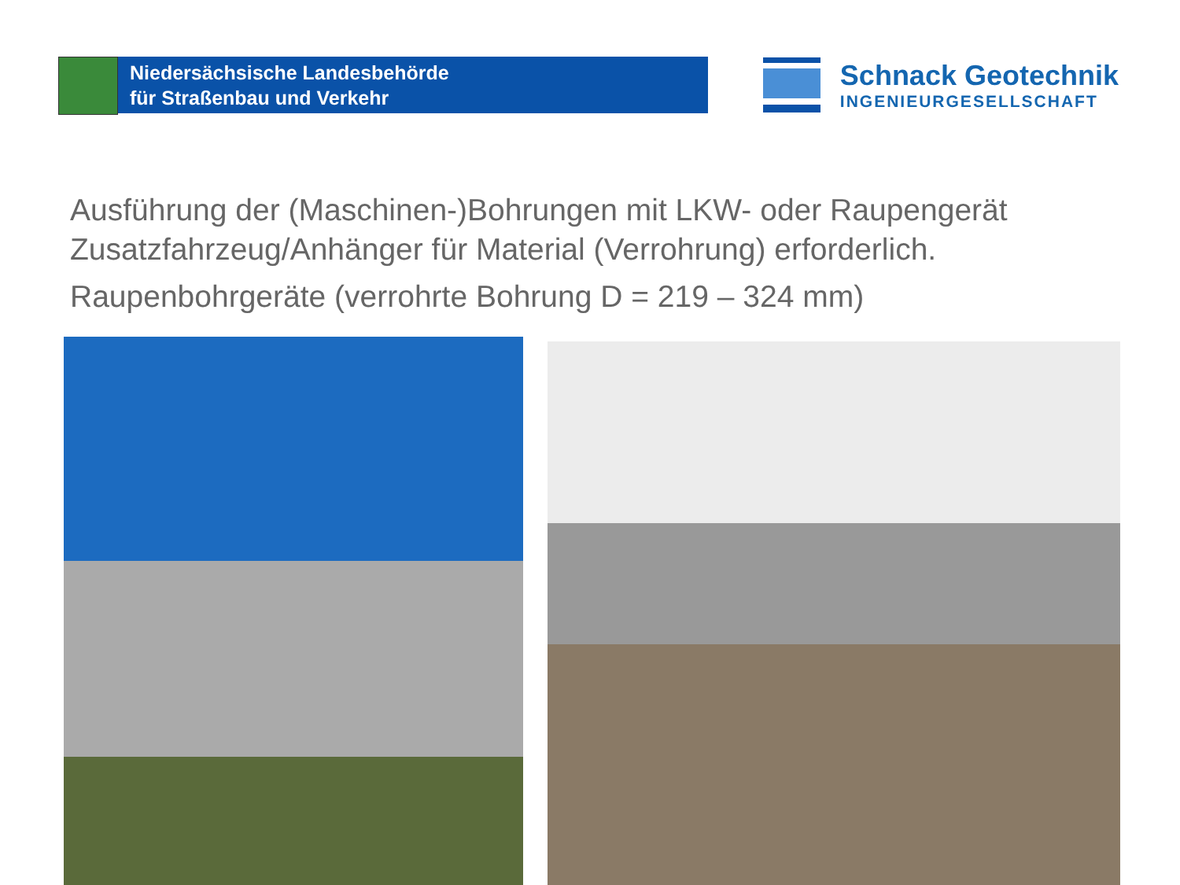Niedersächsische Landesbehörde
für Straßenbau und Verkehr
Schnack Geotechnik
INGENIEURGESELLSCHAFT
Ausführung der (Maschinen-)Bohrungen mit LKW- oder Raupengerät
Zusatzfahrzeug/Anhänger für Material (Verrohrung) erforderlich.
Raupenbohrgeräte (verrohrte Bohrung D = 219 – 324 mm)